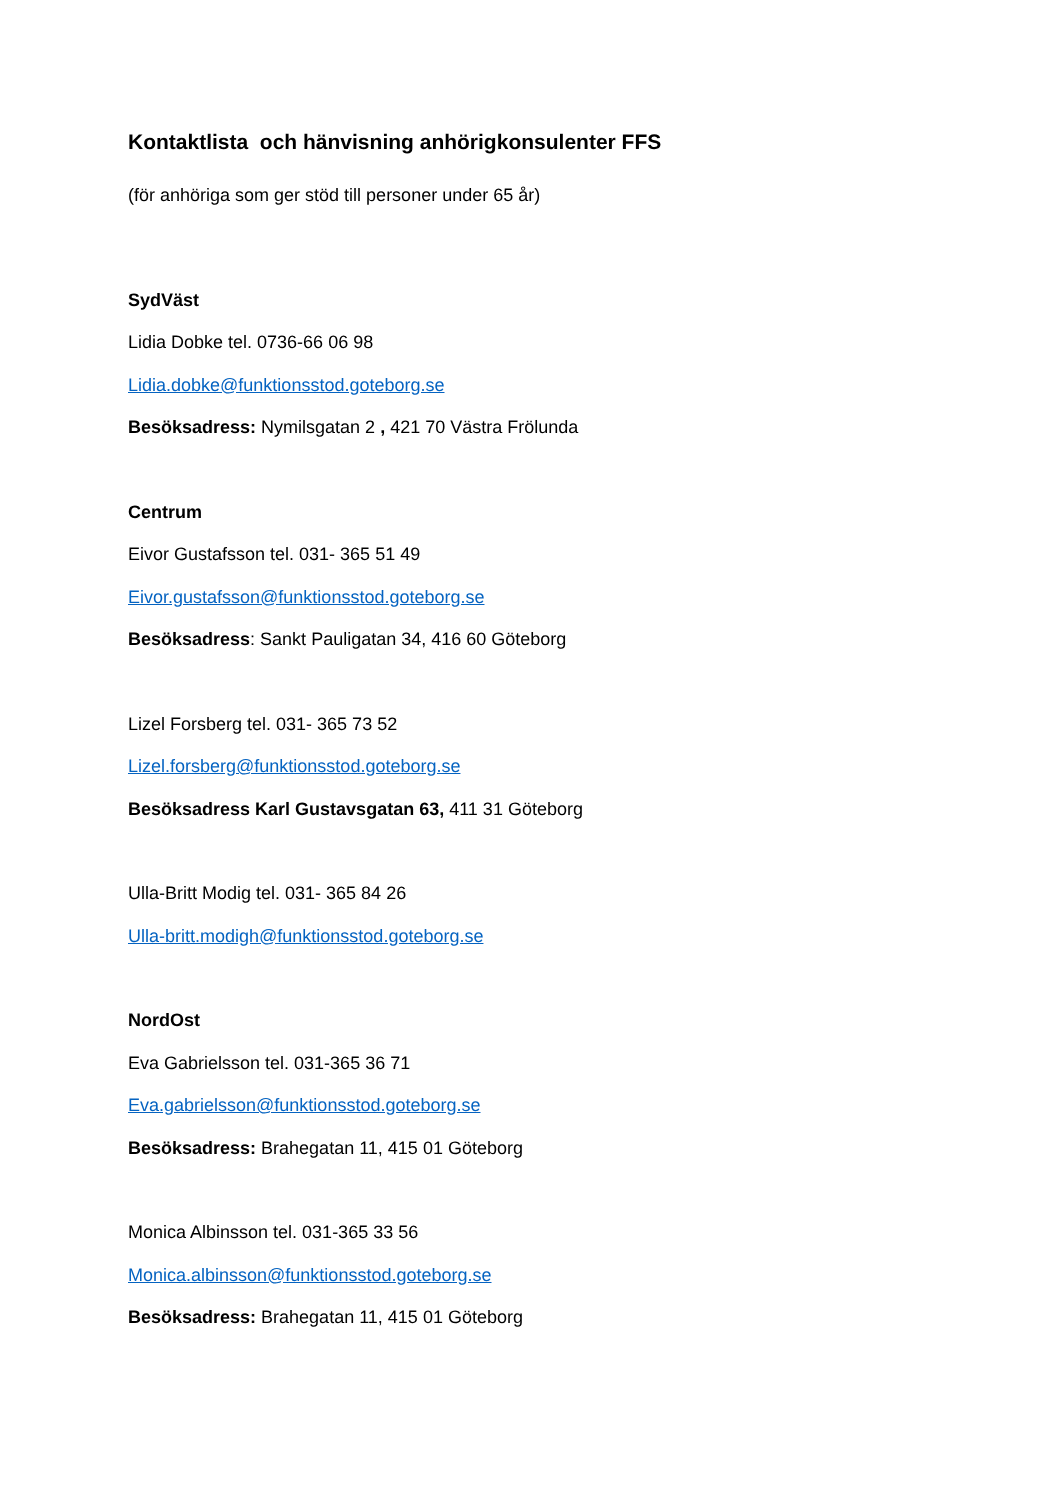Kontaktlista och hänvisning anhörigkonsulenter FFS
(för anhöriga som ger stöd till personer under 65 år)
SydVäst
Lidia Dobke tel. 0736-66 06 98
Lidia.dobke@funktionsstod.goteborg.se
Besöksadress: Nymilsgatan 2 , 421 70 Västra Frölunda
Centrum
Eivor Gustafsson tel. 031- 365 51 49
Eivor.gustafsson@funktionsstod.goteborg.se
Besöksadress: Sankt Pauligatan 34, 416 60 Göteborg
Lizel Forsberg tel. 031- 365 73 52
Lizel.forsberg@funktionsstod.goteborg.se
Besöksadress Karl Gustavsgatan 63, 411 31 Göteborg
Ulla-Britt Modig tel. 031- 365 84 26
Ulla-britt.modigh@funktionsstod.goteborg.se
NordOst
Eva Gabrielsson tel. 031-365 36 71
Eva.gabrielsson@funktionsstod.goteborg.se
Besöksadress: Brahegatan 11, 415 01 Göteborg
Monica Albinsson tel. 031-365 33 56
Monica.albinsson@funktionsstod.goteborg.se
Besöksadress: Brahegatan 11, 415 01 Göteborg